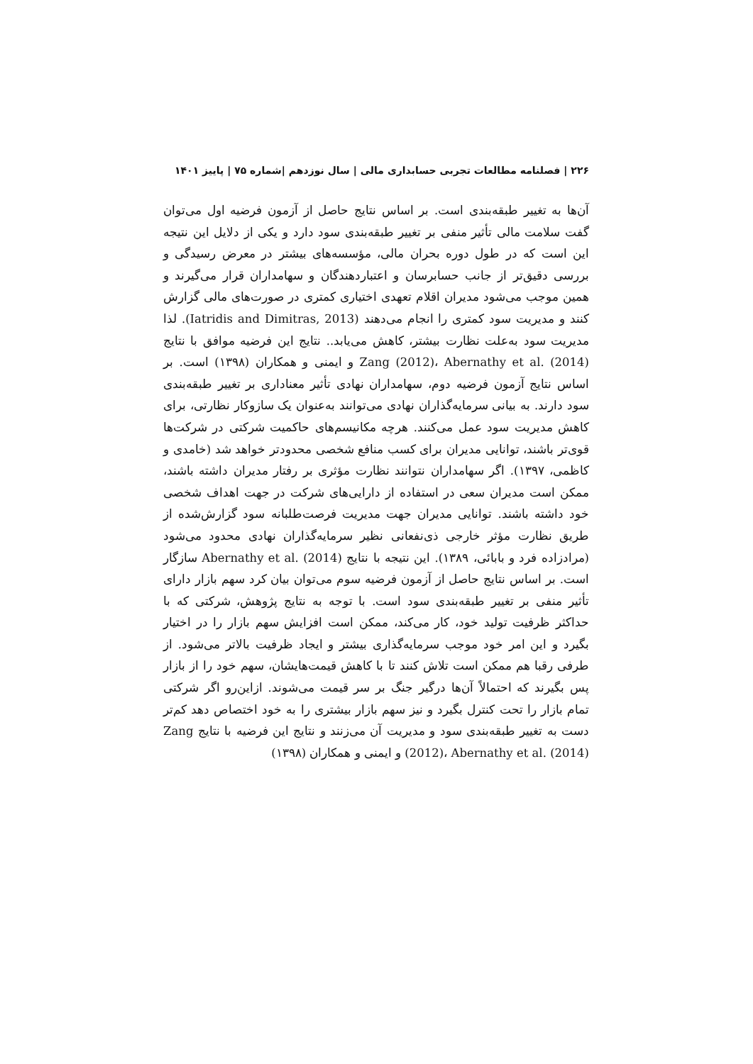۲۲۶ | فصلنامه مطالعات تجربی حسابداری مالی | سال نوزدهم |شماره ۷۵ | پاییز ۱۴۰۱
آن‌ها به تغییر طبقه‌بندی است. بر اساس نتایج حاصل از آزمون فرضیه اول می‌توان گفت سلامت مالی تأثیر منفی بر تغییر طبقه‌بندی سود دارد و یکی از دلایل این نتیجه این است که در طول دوره بحران مالی، مؤسسه‌های بیشتر در معرض رسیدگی و بررسی دقیق‌تر از جانب حسابرسان و اعتباردهندگان و سهامداران قرار می‌گیرند و همین موجب می‌شود مدیران اقلام تعهدی اختیاری کمتری در صورت‌های مالی گزارش کنند و مدیریت سود کمتری را انجام می‌دهند (Iatridis and Dimitras, 2013). لذا مدیریت سود به‌علت نظارت بیشتر، کاهش می‌یابد.. نتایج این فرضیه موافق با نتایج Zang (2012)، Abernathy et al. (2014) و ایمنی و همکاران (۱۳۹۸) است. بر اساس نتایج آزمون فرضیه دوم، سهامداران نهادی تأثیر معناداری بر تغییر طبقه‌بندی سود دارند. به بیانی سرمایه‌گذاران نهادی می‌توانند به‌عنوان یک سازوکار نظارتی، برای کاهش مدیریت سود عمل می‌کنند. هرچه مکانیسم‌های حاکمیت شرکتی در شرکت‌ها قوی‌تر باشند، توانایی مدیران برای کسب منافع شخصی محدودتر خواهد شد (خامدی و کاظمی، ۱۳۹۷). اگر سهامداران نتوانند نظارت مؤثری بر رفتار مدیران داشته باشند، ممکن است مدیران سعی در استفاده از دارایی‌های شرکت در جهت اهداف شخصی خود داشته باشند. توانایی مدیران جهت مدیریت فرصت‌طلبانه سود گزارش‌شده از طریق نظارت مؤثر خارجی ذی‌نفعانی نظیر سرمایه‌گذاران نهادی محدود می‌شود (مرادزاده فرد و بابائی، ۱۳۸۹). این نتیجه با نتایج Abernathy et al. (2014) سازگار است. بر اساس نتایج حاصل از آزمون فرضیه سوم می‌توان بیان کرد سهم بازار دارای تأثیر منفی بر تغییر طبقه‌بندی سود است. با توجه به نتایج پژوهش، شرکتی که با حداکثر ظرفیت تولید خود، کار می‌کند، ممکن است افزایش سهم بازار را در اختیار بگیرد و این امر خود موجب سرمایه‌گذاری بیشتر و ایجاد ظرفیت بالاتر می‌شود. از طرفی رقبا هم ممکن است تلاش کنند تا با کاهش قیمت‌هایشان، سهم خود را از بازار پس بگیرند که احتمالاً آن‌ها درگیر جنگ بر سر قیمت می‌شوند. ازاین‌رو اگر شرکتی تمام بازار را تحت کنترل بگیرد و نیز سهم بازار بیشتری را به خود اختصاص دهد کم‌تر دست به تغییر طبقه‌بندی سود و مدیریت آن می‌زنند و نتایج این فرضیه با نتایج Zang (2012)، Abernathy et al. (2014) و ایمنی و همکاران (۱۳۹۸)